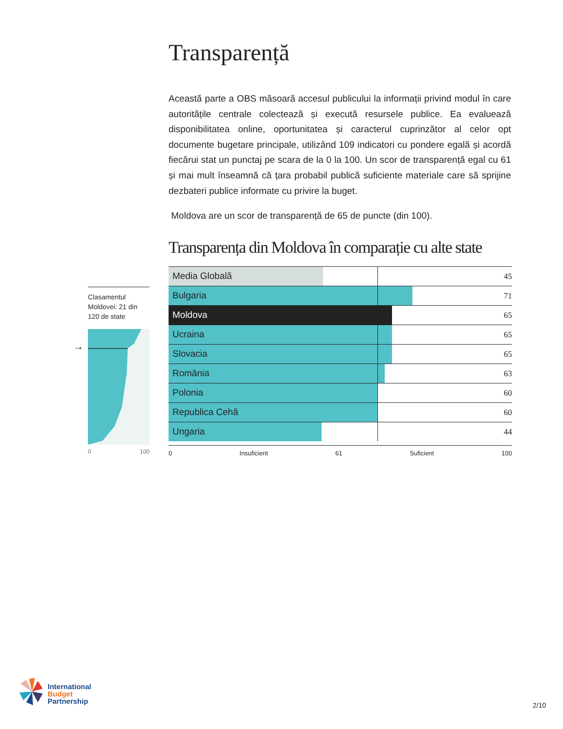Transparență
Această parte a OBS măsoară accesul publicului la informații privind modul în care autoritățile centrale colectează și execută resursele publice. Ea evaluează disponibilitatea online, oportunitatea și caracterul cuprinzător al celor opt documente bugetare principale, utilizând 109 indicatori cu pondere egală și acordă fiecărui stat un punctaj pe scara de la 0 la 100. Un scor de transparență egal cu 61 și mai mult înseamnă că țara probabil publică suficiente materiale care să sprijine dezbateri publice informate cu privire la buget.
Moldova are un scor de transparență de 65 de puncte (din 100).
Transparența din Moldova în comparație cu alte state
| Media Globală 45 |
| Bulgaria 71 |
| Moldova 65 |
| Ucraina 65 |
| Slovacia 65 |
| România 63 |
| Polonia 60 |
| Republica Cehă 60 |
| Ungaria 44 |
0 Insuficient 61 Suficient 100
Clasamentul Moldovei: 21 din 120 de state
0 100
→
International
Budget
Partnership
2/10